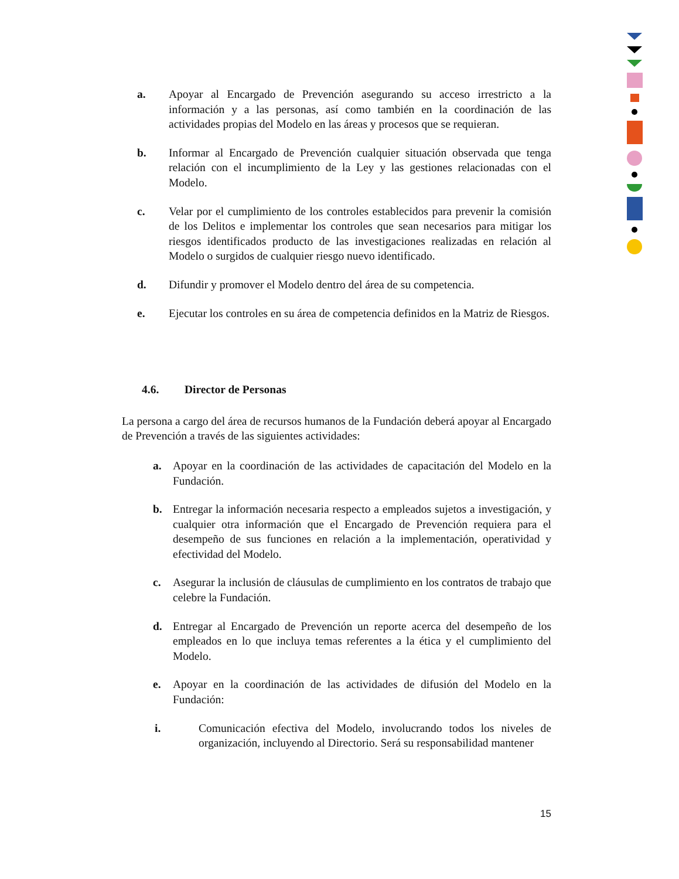a. Apoyar al Encargado de Prevención asegurando su acceso irrestricto a la información y a las personas, así como también en la coordinación de las actividades propias del Modelo en las áreas y procesos que se requieran.
b. Informar al Encargado de Prevención cualquier situación observada que tenga relación con el incumplimiento de la Ley y las gestiones relacionadas con el Modelo.
c. Velar por el cumplimiento de los controles establecidos para prevenir la comisión de los Delitos e implementar los controles que sean necesarios para mitigar los riesgos identificados producto de las investigaciones realizadas en relación al Modelo o surgidos de cualquier riesgo nuevo identificado.
d. Difundir y promover el Modelo dentro del área de su competencia.
e. Ejecutar los controles en su área de competencia definidos en la Matriz de Riesgos.
4.6. Director de Personas
La persona a cargo del área de recursos humanos de la Fundación deberá apoyar al Encargado de Prevención a través de las siguientes actividades:
a. Apoyar en la coordinación de las actividades de capacitación del Modelo en la Fundación.
b. Entregar la información necesaria respecto a empleados sujetos a investigación, y cualquier otra información que el Encargado de Prevención requiera para el desempeño de sus funciones en relación a la implementación, operatividad y efectividad del Modelo.
c. Asegurar la inclusión de cláusulas de cumplimiento en los contratos de trabajo que celebre la Fundación.
d. Entregar al Encargado de Prevención un reporte acerca del desempeño de los empleados en lo que incluya temas referentes a la ética y el cumplimiento del Modelo.
e. Apoyar en la coordinación de las actividades de difusión del Modelo en la Fundación:
i. Comunicación efectiva del Modelo, involucrando todos los niveles de organización, incluyendo al Directorio. Será su responsabilidad mantener
15